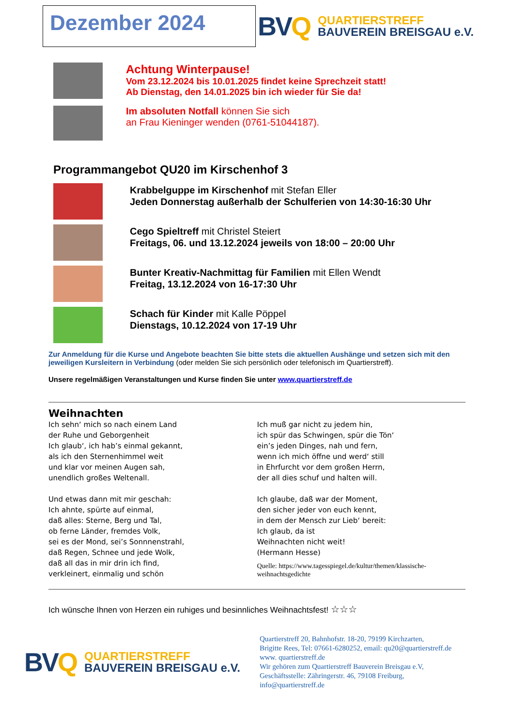Dezember 2024
BVQ
QUARTIERSTREFF
BAUVEREIN BREISGAU e.V.
Achtung Winterpause!
Vom 23.12.2024 bis 10.01.2025 findet keine Sprechzeit statt!
Ab Dienstag, den 14.01.2025 bin ich wieder für Sie da!
Im absoluten Notfall können Sie sich
an Frau Kieninger wenden (0761-51044187).
Programmangebot QU20 im Kirschenhof 3
Krabbelguppe im Kirschenhof mit Stefan Eller
Jeden Donnerstag außerhalb der Schulferien von 14:30-16:30 Uhr
Cego Spieltreff mit Christel Steiert
Freitags, 06. und 13.12.2024 jeweils von 18:00 – 20:00 Uhr
Bunter Kreativ-Nachmittag für Familien mit Ellen Wendt
Freitag, 13.12.2024 von 16-17:30 Uhr
Schach für Kinder mit Kalle Pöppel
Dienstags, 10.12.2024 von 17-19 Uhr
Zur Anmeldung für die Kurse und Angebote beachten Sie bitte stets die aktuellen Aushänge und setzen sich mit den jeweiligen Kursleitern in Verbindung (oder melden Sie sich persönlich oder telefonisch im Quartierstreff).
Unsere regelmäßigen Veranstaltungen und Kurse finden Sie unter www.quartierstreff.de
Weihnachten
Ich sehn‘ mich so nach einem Land
der Ruhe und Geborgenheit
Ich glaub‘, ich hab’s einmal gekannt,
als ich den Sternenhimmel weit
und klar vor meinen Augen sah,
unendlich großes Weltenall.
Und etwas dann mit mir geschah:
Ich ahnte, spürte auf einmal,
daß alles: Sterne, Berg und Tal,
ob ferne Länder, fremdes Volk,
sei es der Mond, sei’s Sonnnenstrahl,
daß Regen, Schnee und jede Wolk,
daß all das in mir drin ich find,
verkleinert, einmalig und schön
Ich muß gar nicht zu jedem hin,
ich spür das Schwingen, spür die Tön‘
ein’s jeden Dinges, nah und fern,
wenn ich mich öffne und werd‘ still
in Ehrfurcht vor dem großen Herrn,
der all dies schuf und halten will.
Ich glaube, daß war der Moment,
den sicher jeder von euch kennt,
in dem der Mensch zur Lieb‘ bereit:
Ich glaub, da ist
Weihnachten nicht weit!
(Hermann Hesse)
Quelle: https://www.tagesspiegel.de/kultur/themen/klassische-weihnachtsgedichte
Ich wünsche Ihnen von Herzen ein ruhiges und besinnliches Weihnachtsfest! ☆☆☆
BVQ
QUARTIERSTREFF
BAUVEREIN BREISGAU e.V.
Quartierstreff 20, Bahnhofstr. 18-20, 79199 Kirchzarten,
Brigitte Rees, Tel: 07661-6280252, email: qu20@quartierstreff.de
www. quartierstreff.de
Wir gehören zum Quartierstreff Bauverein Breisgau e.V,
Geschäftsstelle: Zähringerstr. 46, 79108 Freiburg,
info@quartierstreff.de